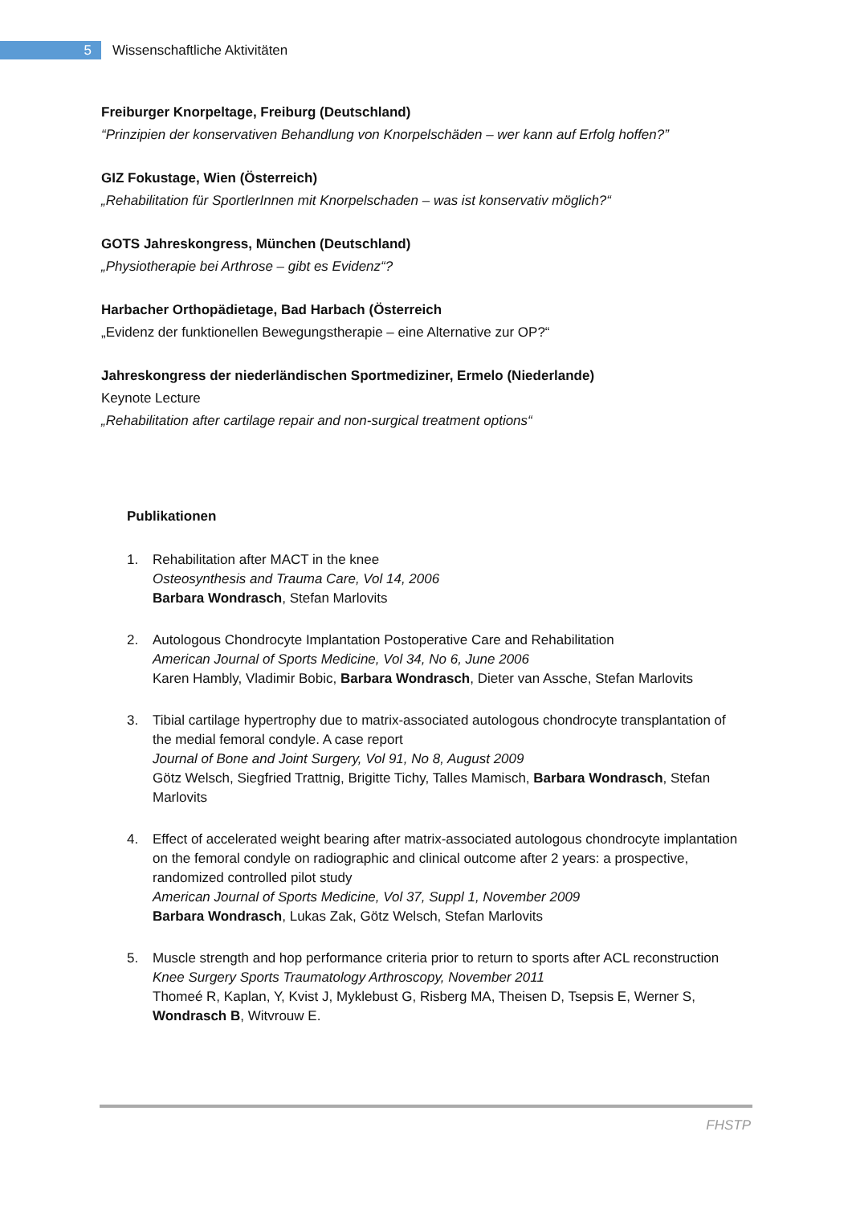5
Wissenschaftliche Aktivitäten
Freiburger Knorpeltage, Freiburg (Deutschland)
“Prinzipien der konservativen Behandlung von Knorpelschäden – wer kann auf Erfolg hoffen?”
GIZ Fokustage, Wien (Österreich)
„Rehabilitation für SportlerInnen mit Knorpelschaden – was ist konservativ möglich?“
GOTS Jahreskongress, München (Deutschland)
„Physiotherapie bei Arthrose – gibt es Evidenz“?
Harbacher Orthopädietage, Bad Harbach (Österreich
„Evidenz der funktionellen Bewegungstherapie – eine Alternative zur OP?“
Jahreskongress der niederländischen Sportmediziner, Ermelo (Niederlande)
Keynote Lecture
„Rehabilitation after cartilage repair and non-surgical treatment options“
Publikationen
1. Rehabilitation after MACT in the knee
Osteosynthesis and Trauma Care, Vol 14, 2006
Barbara Wondrasch, Stefan Marlovits
2. Autologous Chondrocyte Implantation Postoperative Care and Rehabilitation
American Journal of Sports Medicine, Vol 34, No 6, June 2006
Karen Hambly, Vladimir Bobic, Barbara Wondrasch, Dieter van Assche, Stefan Marlovits
3. Tibial cartilage hypertrophy due to matrix-associated autologous chondrocyte transplantation of the medial femoral condyle. A case report
Journal of Bone and Joint Surgery, Vol 91, No 8, August 2009
Götz Welsch, Siegfried Trattnig, Brigitte Tichy, Talles Mamisch, Barbara Wondrasch, Stefan Marlovits
4. Effect of accelerated weight bearing after matrix-associated autologous chondrocyte implantation on the femoral condyle on radiographic and clinical outcome after 2 years: a prospective, randomized controlled pilot study
American Journal of Sports Medicine, Vol 37, Suppl 1, November 2009
Barbara Wondrasch, Lukas Zak, Götz Welsch, Stefan Marlovits
5. Muscle strength and hop performance criteria prior to return to sports after ACL reconstruction
Knee Surgery Sports Traumatology Arthroscopy, November 2011
Thomeé R, Kaplan, Y, Kvist J, Myklebust G, Risberg MA, Theisen D, Tsepsis E, Werner S, Wondrasch B, Witvrouw E.
FHSTP